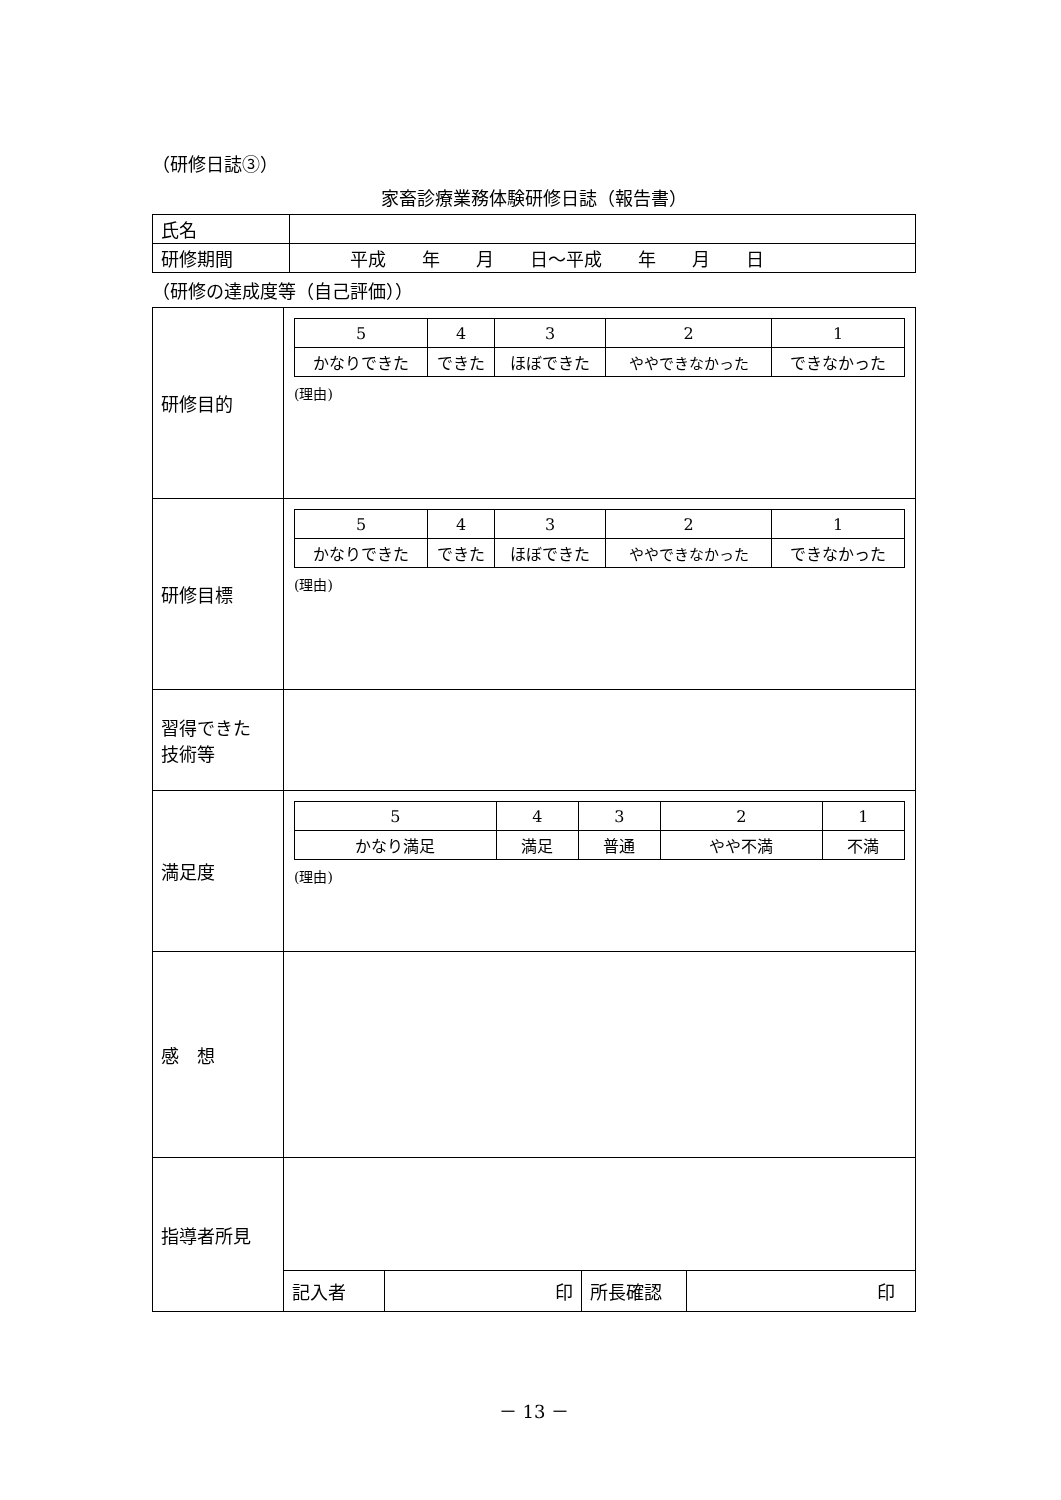（研修日誌③）
家畜診療業務体験研修日誌（報告書）
| 氏名 | |
| 研修期間 | 平成 年 月 日～平成 年 月 日 |
（研修の達成度等（自己評価））
| 研修目的 | / 5 / 4 / 3 / 2 / 1 / / かなりできた / できた / ほぼできた / ややできなかった / できなかった / (理由) |
| 研修目標 | / 5 / 4 / 3 / 2 / 1 / / かなりできた / できた / ほぼできた / ややできなかった / できなかった / (理由) |
| 習得できた 技術等 | |
| 満足度 | / 5 / 4 / 3 / 2 / 1 / / かなり満足 / 満足 / 普通 / やや不満 / 不満 / (理由) |
| 感 想 | |
| 指導者所見 | |
| | / 記入者 / 印 / 所長確認 / 印 / |
－ 13 －